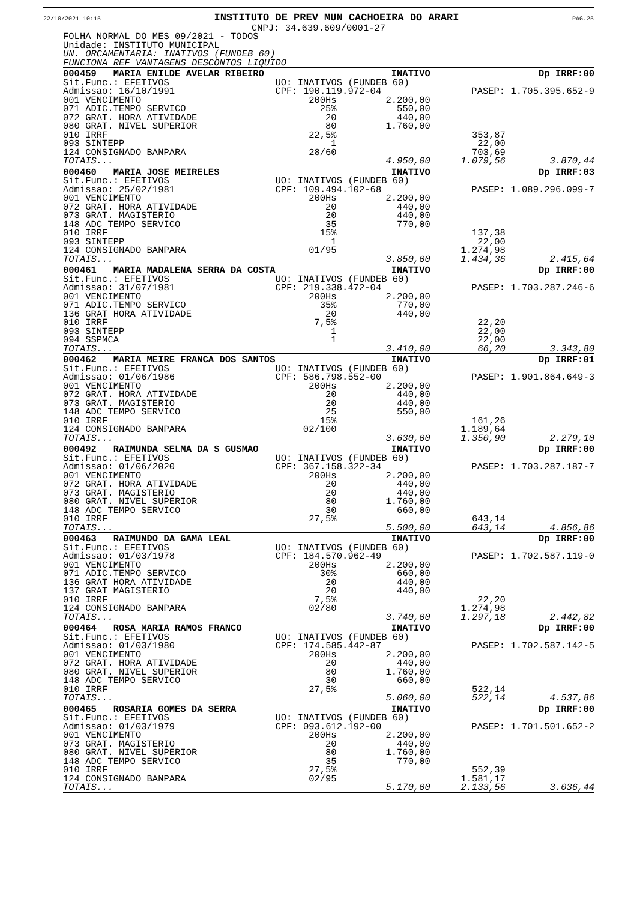22/10/2021 10:15 INSTITUTO DE PREV MUN CACHOEIRA DO ARARI PAG.25
CNPJ: 34.639.609/0001-27
FOLHA NORMAL DO MES 09/2021 - TODOS
Unidade: INSTITUTO MUNICIPAL
UN. ORCAMENTARIA: INATIVOS (FUNDEB 60)
FUNCIONA REF VANTAGENS DESCONTOS LIQUIDO
| 000459 MARIA ENILDE AVELAR RIBEIRO | | INATIVO | | Dp IRRF:00 |
| Sit.Func.: EFETIVOS | UO: INATIVOS (FUNDEB 60) | | | |
| Admissao: 16/10/1991 | CPF: 190.119.972-04 | | PASEP: 1.705.395.652-9 | |
| 001 VENCIMENTO | 200Hs | 2.200,00 | | |
| 071 ADIC.TEMPO SERVICO | 25% | 550,00 | | |
| 072 GRAT. HORA ATIVIDADE | 20 | 440,00 | | |
| 080 GRAT. NIVEL SUPERIOR | 80 | 1.760,00 | | |
| 010 IRRF | 22,5% | | 353,87 | |
| 093 SINTEPP | 1 | | 22,00 | |
| 124 CONSIGNADO BANPARA | 28/60 | | 703,69 | |
| TOTAIS... | | 4.950,00 | 1.079,56 | 3.870,44 |
| 000460 MARIA JOSE MEIRELES | | INATIVO | | Dp IRRF:03 |
| Sit.Func.: EFETIVOS | UO: INATIVOS (FUNDEB 60) | | | |
| Admissao: 25/02/1981 | CPF: 109.494.102-68 | | PASEP: 1.089.296.099-7 | |
| 001 VENCIMENTO | 200Hs | 2.200,00 | | |
| 072 GRAT. HORA ATIVIDADE | 20 | 440,00 | | |
| 073 GRAT. MAGISTERIO | 20 | 440,00 | | |
| 148 ADC TEMPO SERVICO | 35 | 770,00 | | |
| 010 IRRF | 15% | | 137,38 | |
| 093 SINTEPP | 1 | | 22,00 | |
| 124 CONSIGNADO BANPARA | 01/95 | | 1.274,98 | |
| TOTAIS... | | 3.850,00 | 1.434,36 | 2.415,64 |
| 000461 MARIA MADALENA SERRA DA COSTA | | INATIVO | | Dp IRRF:00 |
| Sit.Func.: EFETIVOS | UO: INATIVOS (FUNDEB 60) | | | |
| Admissao: 31/07/1981 | CPF: 219.338.472-04 | | PASEP: 1.703.287.246-6 | |
| 001 VENCIMENTO | 200Hs | 2.200,00 | | |
| 071 ADIC.TEMPO SERVICO | 35% | 770,00 | | |
| 136 GRAT HORA ATIVIDADE | 20 | 440,00 | | |
| 010 IRRF | 7,5% | | 22,20 | |
| 093 SINTEPP | 1 | | 22,00 | |
| 094 SSPMCA | 1 | | 22,00 | |
| TOTAIS... | | 3.410,00 | 66,20 | 3.343,80 |
| 000462 MARIA MEIRE FRANCA DOS SANTOS | | INATIVO | | Dp IRRF:01 |
| Sit.Func.: EFETIVOS | UO: INATIVOS (FUNDEB 60) | | | |
| Admissao: 01/06/1986 | CPF: 586.798.552-00 | | PASEP: 1.901.864.649-3 | |
| 001 VENCIMENTO | 200Hs | 2.200,00 | | |
| 072 GRAT. HORA ATIVIDADE | 20 | 440,00 | | |
| 073 GRAT. MAGISTERIO | 20 | 440,00 | | |
| 148 ADC TEMPO SERVICO | 25 | 550,00 | | |
| 010 IRRF | 15% | | 161,26 | |
| 124 CONSIGNADO BANPARA | 02/100 | | 1.189,64 | |
| TOTAIS... | | 3.630,00 | 1.350,90 | 2.279,10 |
| 000492 RAIMUNDA SELMA DA S GUSMAO | | INATIVO | | Dp IRRF:00 |
| Sit.Func.: EFETIVOS | UO: INATIVOS (FUNDEB 60) | | | |
| Admissao: 01/06/2020 | CPF: 367.158.322-34 | | PASEP: 1.703.287.187-7 | |
| 001 VENCIMENTO | 200Hs | 2.200,00 | | |
| 072 GRAT. HORA ATIVIDADE | 20 | 440,00 | | |
| 073 GRAT. MAGISTERIO | 20 | 440,00 | | |
| 080 GRAT. NIVEL SUPERIOR | 80 | 1.760,00 | | |
| 148 ADC TEMPO SERVICO | 30 | 660,00 | | |
| 010 IRRF | 27,5% | | 643,14 | |
| TOTAIS... | | 5.500,00 | 643,14 | 4.856,86 |
| 000463 RAIMUNDO DA GAMA LEAL | | INATIVO | | Dp IRRF:00 |
| Sit.Func.: EFETIVOS | UO: INATIVOS (FUNDEB 60) | | | |
| Admissao: 01/03/1978 | CPF: 184.570.962-49 | | PASEP: 1.702.587.119-0 | |
| 001 VENCIMENTO | 200Hs | 2.200,00 | | |
| 071 ADIC.TEMPO SERVICO | 30% | 660,00 | | |
| 136 GRAT HORA ATIVIDADE | 20 | 440,00 | | |
| 137 GRAT MAGISTERIO | 20 | 440,00 | | |
| 010 IRRF | 7,5% | | 22,20 | |
| 124 CONSIGNADO BANPARA | 02/80 | | 1.274,98 | |
| TOTAIS... | | 3.740,00 | 1.297,18 | 2.442,82 |
| 000464 ROSA MARIA RAMOS FRANCO | | INATIVO | | Dp IRRF:00 |
| Sit.Func.: EFETIVOS | UO: INATIVOS (FUNDEB 60) | | | |
| Admissao: 01/03/1980 | CPF: 174.585.442-87 | | PASEP: 1.702.587.142-5 | |
| 001 VENCIMENTO | 200Hs | 2.200,00 | | |
| 072 GRAT. HORA ATIVIDADE | 20 | 440,00 | | |
| 080 GRAT. NIVEL SUPERIOR | 80 | 1.760,00 | | |
| 148 ADC TEMPO SERVICO | 30 | 660,00 | | |
| 010 IRRF | 27,5% | | 522,14 | |
| TOTAIS... | | 5.060,00 | 522,14 | 4.537,86 |
| 000465 ROSARIA GOMES DA SERRA | | INATIVO | | Dp IRRF:00 |
| Sit.Func.: EFETIVOS | UO: INATIVOS (FUNDEB 60) | | | |
| Admissao: 01/03/1979 | CPF: 093.612.192-00 | | PASEP: 1.701.501.652-2 | |
| 001 VENCIMENTO | 200Hs | 2.200,00 | | |
| 073 GRAT. MAGISTERIO | 20 | 440,00 | | |
| 080 GRAT. NIVEL SUPERIOR | 80 | 1.760,00 | | |
| 148 ADC TEMPO SERVICO | 35 | 770,00 | | |
| 010 IRRF | 27,5% | | 552,39 | |
| 124 CONSIGNADO BANPARA | 02/95 | | 1.581,17 | |
| TOTAIS... | | 5.170,00 | 2.133,56 | 3.036,44 |